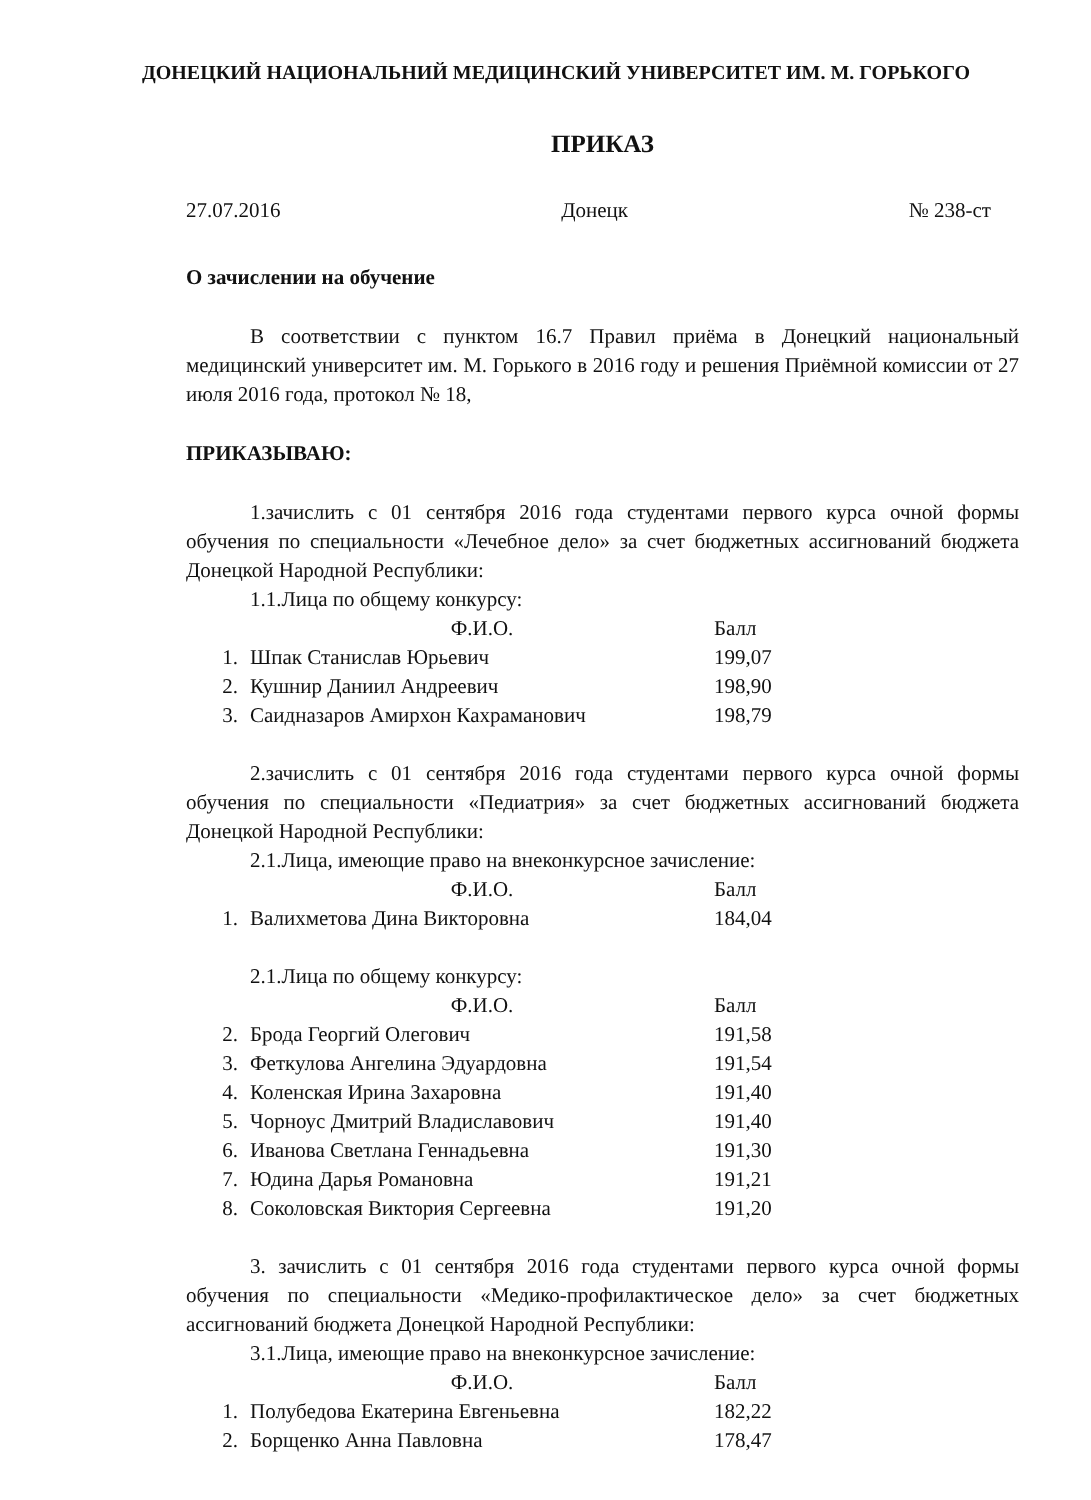ДОНЕЦКИЙ НАЦИОНАЛЬНИЙ МЕДИЦИНСКИЙ УНИВЕРСИТЕТ ИМ. М. ГОРЬКОГО
ПРИКАЗ
27.07.2016 Донецк № 238-ст
О зачислении на обучение
В соответствии с пунктом 16.7 Правил приёма в Донецкий национальный медицинский университет им. М. Горького в 2016 году и решения Приёмной комиссии от 27 июля 2016 года, протокол № 18,
ПРИКАЗЫВАЮ:
1.зачислить с 01 сентября 2016 года студентами первого курса очной формы обучения по специальности «Лечебное дело» за счет бюджетных ассигнований бюджета Донецкой Народной Республики:
1.1.Лица по общему конкурсу:
| | Ф.И.О. | Балл |
| --- | --- | --- |
| 1. | Шпак Станислав Юрьевич | 199,07 |
| 2. | Кушнир Даниил Андреевич | 198,90 |
| 3. | Саидназаров Амирхон Кахраманович | 198,79 |
2.зачислить с 01 сентября 2016 года студентами первого курса очной формы обучения по специальности «Педиатрия» за счет бюджетных ассигнований бюджета Донецкой Народной Республики:
2.1.Лица, имеющие право на внеконкурсное зачисление:
| | Ф.И.О. | Балл |
| --- | --- | --- |
| 1. | Валихметова Дина Викторовна | 184,04 |
2.1.Лица по общему конкурсу:
| | Ф.И.О. | Балл |
| --- | --- | --- |
| 2. | Брода Георгий Олегович | 191,58 |
| 3. | Феткулова Ангелина Эдуардовна | 191,54 |
| 4. | Коленская Ирина Захаровна | 191,40 |
| 5. | Чорноус Дмитрий Владиславович | 191,40 |
| 6. | Иванова Светлана Геннадьевна | 191,30 |
| 7. | Юдина Дарья Романовна | 191,21 |
| 8. | Соколовская Виктория Сергеевна | 191,20 |
3. зачислить с 01 сентября 2016 года студентами первого курса очной формы обучения по специальности «Медико-профилактическое дело» за счет бюджетных ассигнований бюджета Донецкой Народной Республики:
3.1.Лица, имеющие право на внеконкурсное зачисление:
| | Ф.И.О. | Балл |
| --- | --- | --- |
| 1. | Полубедова Екатерина Евгеньевна | 182,22 |
| 2. | Борщенко Анна Павловна | 178,47 |